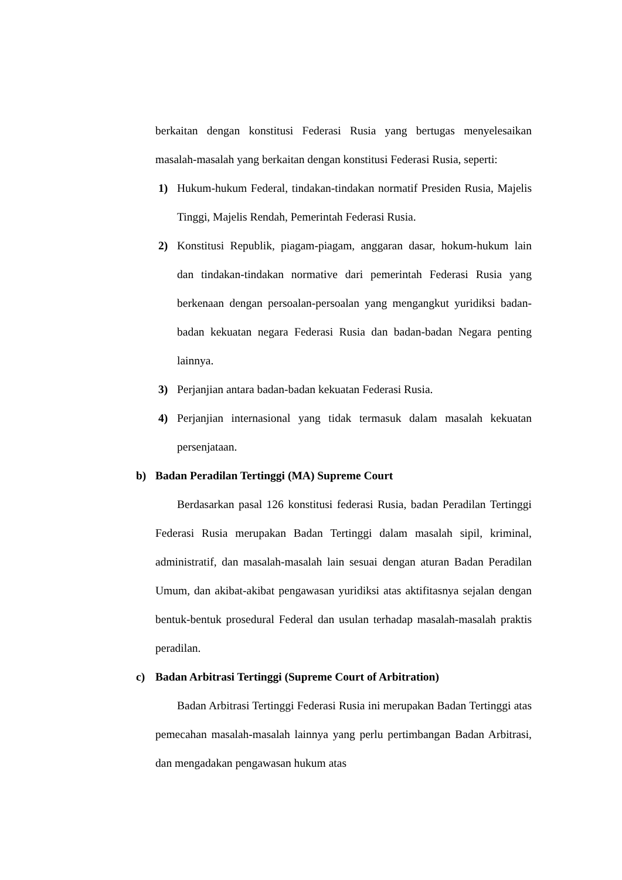berkaitan dengan konstitusi Federasi Rusia yang bertugas menyelesaikan masalah-masalah yang berkaitan dengan konstitusi Federasi Rusia, seperti:
1) Hukum-hukum Federal, tindakan-tindakan normatif Presiden Rusia, Majelis Tinggi, Majelis Rendah, Pemerintah Federasi Rusia.
2) Konstitusi Republik, piagam-piagam, anggaran dasar, hokum-hukum lain dan tindakan-tindakan normative dari pemerintah Federasi Rusia yang berkenaan dengan persoalan-persoalan yang mengangkut yuridiksi badan-badan kekuatan negara Federasi Rusia dan badan-badan Negara penting lainnya.
3) Perjanjian antara badan-badan kekuatan Federasi Rusia.
4) Perjanjian internasional yang tidak termasuk dalam masalah kekuatan persenjataan.
b) Badan Peradilan Tertinggi (MA) Supreme Court
Berdasarkan pasal 126 konstitusi federasi Rusia, badan Peradilan Tertinggi Federasi Rusia merupakan Badan Tertinggi dalam masalah sipil, kriminal, administratif, dan masalah-masalah lain sesuai dengan aturan Badan Peradilan Umum, dan akibat-akibat pengawasan yuridiksi atas aktifitasnya sejalan dengan bentuk-bentuk prosedural Federal dan usulan terhadap masalah-masalah praktis peradilan.
c) Badan Arbitrasi Tertinggi (Supreme Court of Arbitration)
Badan Arbitrasi Tertinggi Federasi Rusia ini merupakan Badan Tertinggi atas pemecahan masalah-masalah lainnya yang perlu pertimbangan Badan Arbitrasi, dan mengadakan pengawasan hukum atas